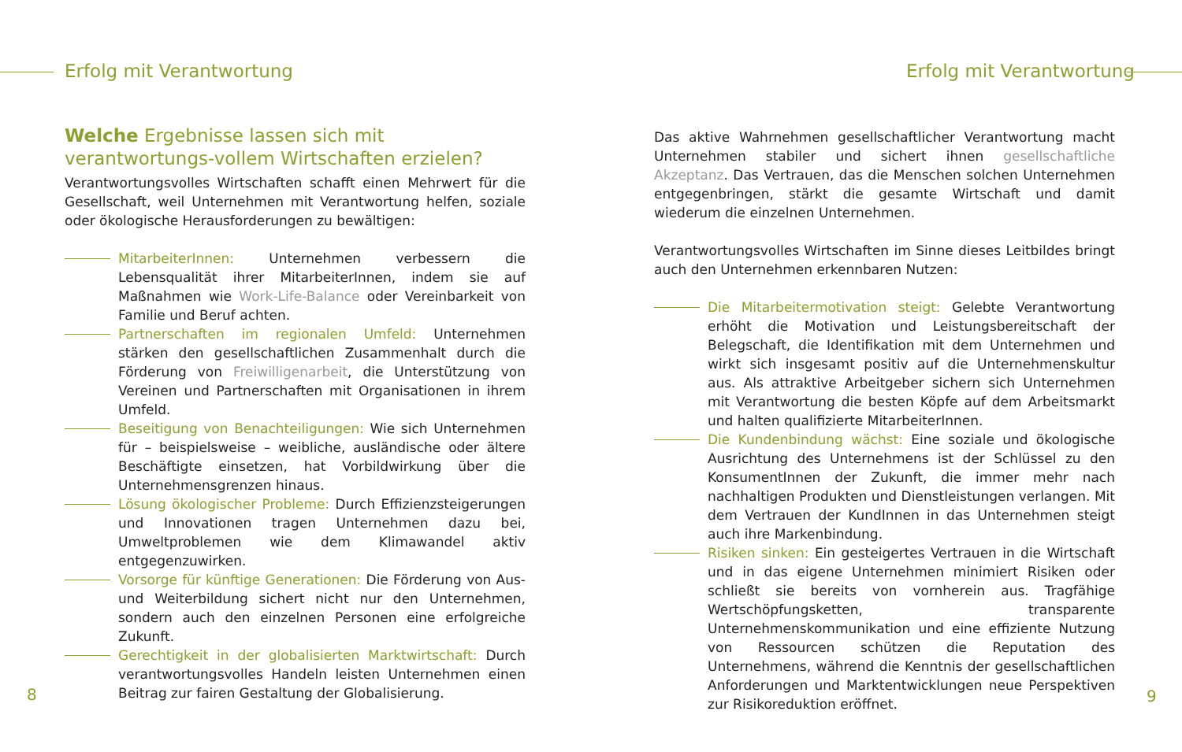Erfolg mit Verantwortung
Welche Ergebnisse lassen sich mit verantwortungs-vollem Wirtschaften erzielen?
Verantwortungsvolles Wirtschaften schafft einen Mehrwert für die Gesellschaft, weil Unternehmen mit Verantwortung helfen, soziale oder ökologische Herausforderungen zu bewältigen:
MitarbeiterInnen: Unternehmen verbessern die Lebensqualität ihrer MitarbeiterInnen, indem sie auf Maßnahmen wie Work-Life-Balance oder Vereinbarkeit von Familie und Beruf achten.
Partnerschaften im regionalen Umfeld: Unternehmen stärken den gesellschaftlichen Zusammenhalt durch die Förderung von Freiwilligenarbeit, die Unterstützung von Vereinen und Partnerschaften mit Organisationen in ihrem Umfeld.
Beseitigung von Benachteiligungen: Wie sich Unternehmen für – beispielsweise – weibliche, ausländische oder ältere Beschäftigte einsetzen, hat Vorbildwirkung über die Unternehmensgrenzen hinaus.
Lösung ökologischer Probleme: Durch Effizienzsteigerungen und Innovationen tragen Unternehmen dazu bei, Umweltproblemen wie dem Klimawandel aktiv entgegenzuwirken.
Vorsorge für künftige Generationen: Die Förderung von Aus- und Weiterbildung sichert nicht nur den Unternehmen, sondern auch den einzelnen Personen eine erfolgreiche Zukunft.
Gerechtigkeit in der globalisierten Marktwirtschaft: Durch verantwortungsvolles Handeln leisten Unternehmen einen Beitrag zur fairen Gestaltung der Globalisierung.
8
Erfolg mit Verantwortung
Das aktive Wahrnehmen gesellschaftlicher Verantwortung macht Unternehmen stabiler und sichert ihnen gesellschaftliche Akzeptanz. Das Vertrauen, das die Menschen solchen Unternehmen entgegenbringen, stärkt die gesamte Wirtschaft und damit wiederum die einzelnen Unternehmen.
Verantwortungsvolles Wirtschaften im Sinne dieses Leitbildes bringt auch den Unternehmen erkennbaren Nutzen:
Die Mitarbeitermotivation steigt: Gelebte Verantwortung erhöht die Motivation und Leistungsbereitschaft der Belegschaft, die Identifikation mit dem Unternehmen und wirkt sich insgesamt positiv auf die Unternehmenskultur aus. Als attraktive Arbeitgeber sichern sich Unternehmen mit Verantwortung die besten Köpfe auf dem Arbeitsmarkt und halten qualifizierte MitarbeiterInnen.
Die Kundenbindung wächst: Eine soziale und ökologische Ausrichtung des Unternehmens ist der Schlüssel zu den KonsumentInnen der Zukunft, die immer mehr nach nachhaltigen Produkten und Dienstleistungen verlangen. Mit dem Vertrauen der KundInnen in das Unternehmen steigt auch ihre Markenbindung.
Risiken sinken: Ein gesteigertes Vertrauen in die Wirtschaft und in das eigene Unternehmen minimiert Risiken oder schließt sie bereits von vornherein aus. Tragfähige Wertschöpfungsketten, transparente Unternehmenskommunikation und eine effiziente Nutzung von Ressourcen schützen die Reputation des Unternehmens, während die Kenntnis der gesellschaftlichen Anforderungen und Marktentwicklungen neue Perspektiven zur Risikoreduktion eröffnet.
9